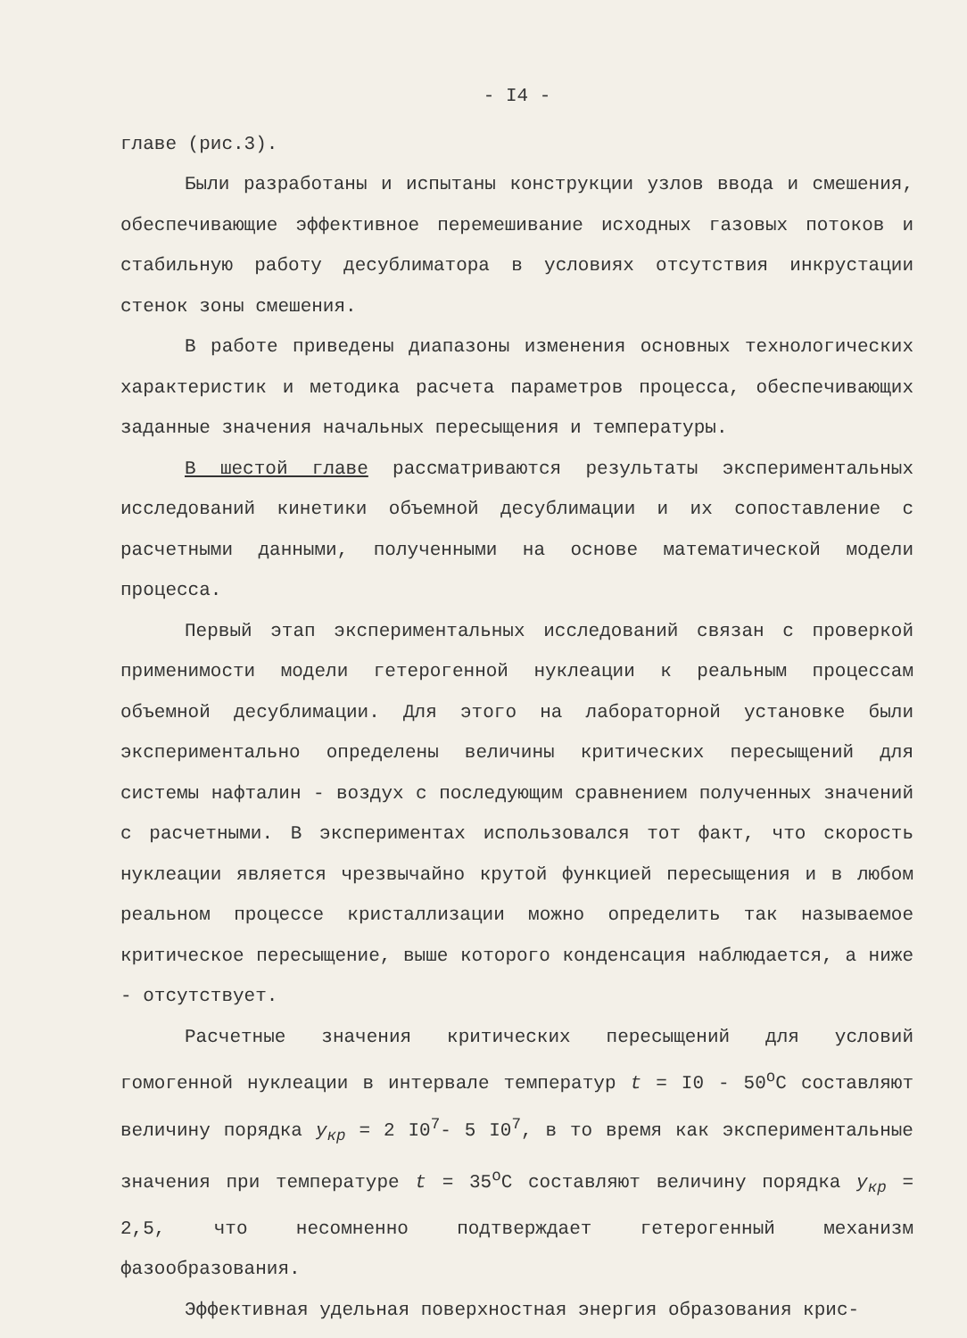- I4 -
главе (рис.3).
Были разработаны и испытаны конструкции узлов ввода и смешения, обеспечивающие эффективное перемешивание исходных газовых потоков и стабильную работу десублиматора в условиях отсутствия инкрустации стенок зоны смешения.
В работе приведены диапазоны изменения основных технологических характеристик и методика расчета параметров процесса, обеспечивающих заданные значения начальных пересыщения и температуры.
В шестой главе рассматриваются результаты экспериментальных исследований кинетики объемной десублимации и их сопоставление с расчетными данными, полученными на основе математической модели процесса.
Первый этап экспериментальных исследований связан с проверкой применимости модели гетерогенной нуклеации к реальным процессам объемной десублимации. Для этого на лабораторной установке были экспериментально определены величины критических пересыщений для системы нафталин - воздух с последующим сравнением полученных значений с расчетными. В экспериментах использовался тот факт, что скорость нуклеации является чрезвычайно крутой функцией пересыщения и в любом реальном процессе кристаллизации можно определить так называемое критическое пересыщение, выше которого конденсация наблюдается, а ниже - отсутствует.
Расчетные значения критических пересыщений для условий гомогенной нуклеации в интервале температур t = I0 - 50<sup>о</sup>С составляют величину порядка y<sub>кр</sub> = 2 I0<sup>7</sup>- 5 I0<sup>7</sup>, в то время как экспериментальные значения при температуре t = 35<sup>о</sup>С составляют величину порядка y<sub>кр</sub> = 2,5, что несомненно подтверждает гетерогенный механизм фазообразования.
Эффективная удельная поверхностная энергия образования крис-